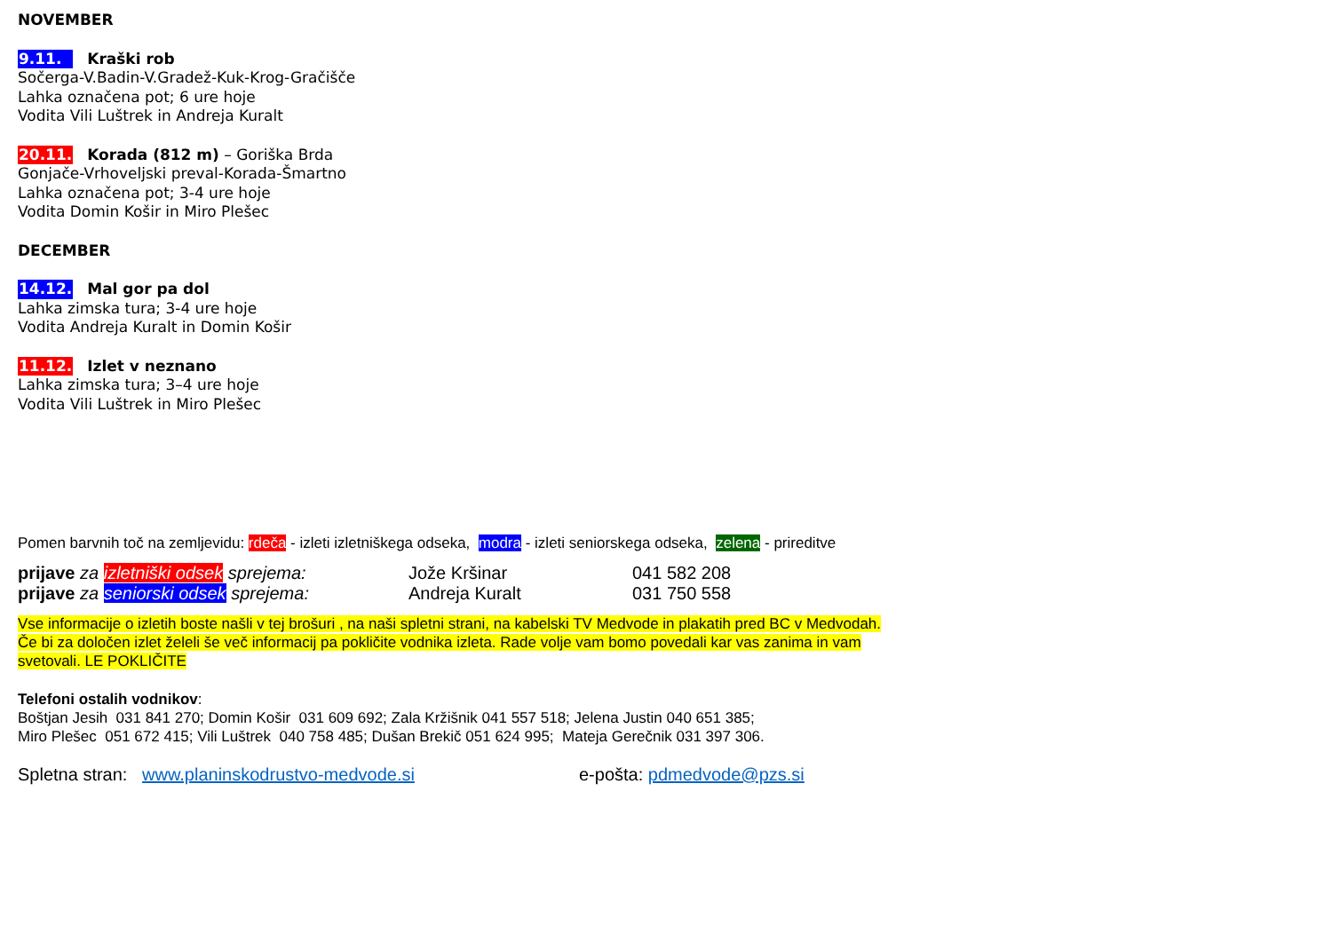NOVEMBER
9.11. Kraški rob
Sočerga-V.Badin-V.Gradež-Kuk-Krog-Gračišče
Lahka označena pot; 6 ure hoje
Vodita Vili Luštrek in Andreja Kuralt
20.11. Korada (812 m) – Goriška Brda
Gonjače-Vrhoveljski preval-Korada-Šmartno
Lahka označena pot; 3-4 ure hoje
Vodita Domin Košir in Miro Plešec
DECEMBER
14.12. Mal gor pa dol
Lahka zimska tura; 3-4 ure hoje
Vodita Andreja Kuralt in Domin Košir
11.12. Izlet v neznano
Lahka zimska tura; 3–4 ure hoje
Vodita Vili Luštrek in Miro Plešec
Pomen barvnih toč na zemljevidu: rdeča - izleti izletniškega odseka, modra - izleti seniorskega odseka, zelena - prireditve
prijave za izletniški odsek sprejema: Jože Kršinar 041 582 208
prijave za seniorski odsek sprejema: Andreja Kuralt 031 750 558
Vse informacije o izletih boste našli v tej brošuri , na naši spletni strani, na kabelski TV Medvode in plakatih pred BC v Medvodah. Če bi za določen izlet želeli še več informacij pa pokličite vodnika izleta. Rade volje vam bomo povedali kar vas zanima in vam svetovali. LE POKLIČITE
Telefoni ostalih vodnikov:
Boštjan Jesih 031 841 270; Domin Košir 031 609 692; Zala Kržišnik 041 557 518; Jelena Justin 040 651 385;
Miro Plešec 051 672 415; Vili Luštrek 040 758 485; Dušan Brekič 051 624 995; Mateja Gerečnik 031 397 306.
Spletna stran: www.planinskodrustvo-medvode.si e-pošta: pdmedvode@pzs.si